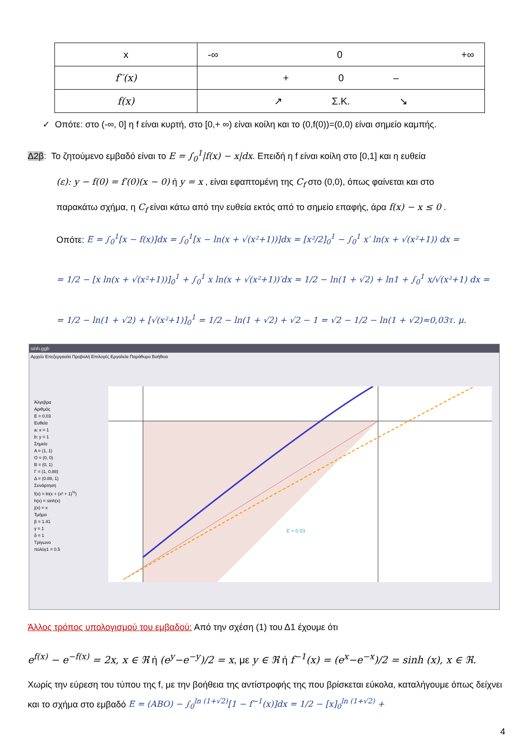| x | -∞ 0 +∞ |
| f′′(x) | + 0 – |
| f(x) | ↗ Σ.Κ. ↘ |
✓ Οπότε: στο (-∞, 0] η f είναι κυρτή, στο [0,+ ∞) είναι κοίλη και το (0,f(0))=(0,0) είναι σημείο καμπής.
Δ2β: Το ζητούμενο εμβαδό είναι το E = ∫<sub>0</sub><sup>1</sup>|f(x) − x|dx. Επειδή η f είναι κοίλη στο [0,1] και η ευθεία
(ε): y − f(0) = f′(0)(x − 0) ή y = x , είναι εφαπτομένη της C<sub>f</sub> στο (0,0), όπως φαίνεται και στο
παρακάτω σχήμα, η C<sub>f</sub> είναι κάτω από την ευθεία εκτός από το σημείο επαφής, άρα f(x) − x ≤ 0 .
Οπότε: E = ∫<sub>0</sub><sup>1</sup>[x − f(x)]dx = ∫<sub>0</sub><sup>1</sup>[x − ln(x + √(x²+1))]dx = [x²/2]<sub>0</sub><sup>1</sup> − ∫<sub>0</sub><sup>1</sup> x′ ln(x + √(x²+1)) dx =
= 1/2 − [x ln(x + √(x²+1))]<sub>0</sub><sup>1</sup> + ∫<sub>0</sub><sup>1</sup> x ln(x + √(x²+1))′dx = 1/2 − ln(1 + √2) + ln1 + ∫<sub>0</sub><sup>1</sup> x/√(x²+1) dx =
= 1/2 − ln(1 + √2) + [√(x²+1)]<sub>0</sub><sup>1</sup> = 1/2 − ln(1 + √2) + √2 − 1 = √2 − 1/2 − ln(1 + √2)≈0,03τ. μ.
sinh.ggb
Αρχείο Επεξεργασία Προβολή Επιλογές Εργαλεία Παράθυρο Βοήθεια
Άλγεβρα
Αριθμός
E = 0.03
Ευθεία
a: x = 1
b: y = 1
Σημείο
A = (1, 1)
O = (0, 0)
B = (0, 1)
Γ = (1, 0.88)
Δ = (0.88, 1)
Συνάρτηση
f(x) = ln(x + (x² + 1)<sup>½</sup>)
h(x) = sinh(x)
j(x) = x
Τμήμα
β = 1.41
γ = 1
δ = 1
Τρίγωνο
πολύγ1 = 0.5
E = 0.03
Άλλος τρόπος υπολογισμού του εμβαδού: Από την σχέση (1) του Δ1 έχουμε ότι
e<sup>f(x)</sup> − e<sup>−f(x)</sup> = 2x, x ∈ ℜ ή (e<sup>y</sup>−e<sup>−y</sup>)/2 = x, με y ∈ ℜ ή f<sup>−1</sup>(x) = (e<sup>x</sup>−e<sup>−x</sup>)/2 = sinh (x), x ∈ ℜ.
Χωρίς την εύρεση του τύπου της f, με την βοήθεια της αντίστροφής της που βρίσκεται εύκολα, καταλήγουμε όπως δείχνει και το σχήμα στο εμβαδό E = (ABO) − ∫<sub>0</sub><sup>ln (1+√2)</sup>[1 − f<sup>−1</sup>(x)]dx = 1/2 − [x]<sub>0</sub><sup>ln (1+√2)</sup> +
4